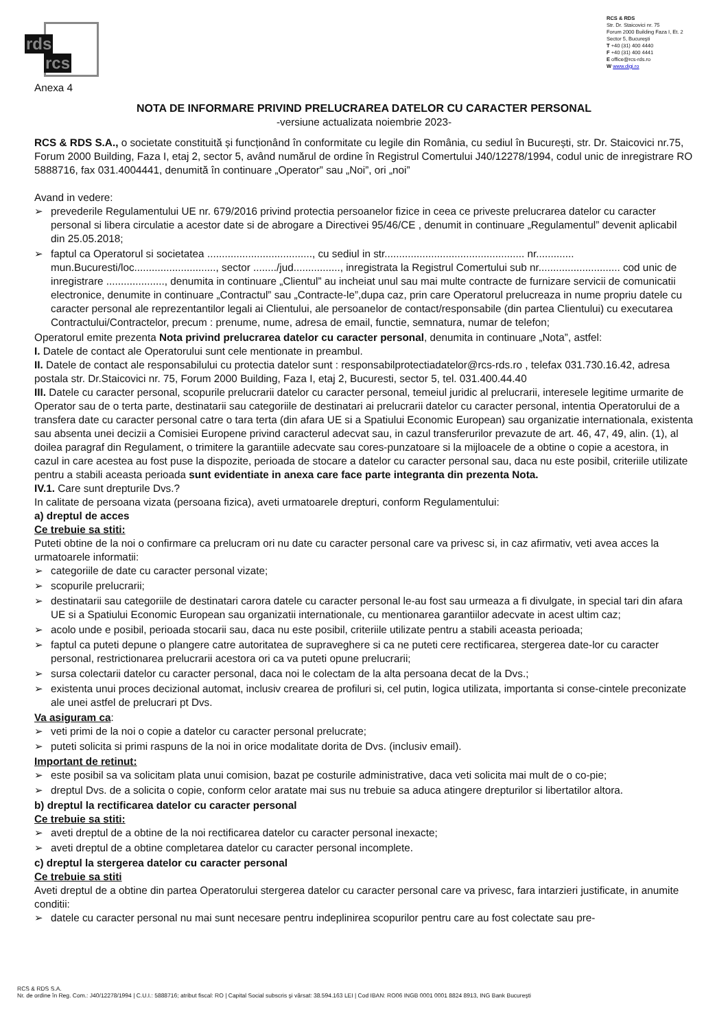rds
rcs
RCS & RDS
Str. Dr. Staicovici nr. 75
Forum 2000 Building Faza I, Et. 2
Sector 5, Bucureşti
T +40 (31) 400 4440
F +40 (31) 400 4441
E office@rcs-rds.ro
W www.digi.ro
Anexa 4
NOTA DE INFORMARE PRIVIND PRELUCRAREA DATELOR CU CARACTER PERSONAL
-versiune actualizata noiembrie 2023-
RCS & RDS S.A., o societate constituită și funcționând în conformitate cu legile din România, cu sediul în București, str. Dr. Staicovici nr.75, Forum 2000 Building, Faza I, etaj 2, sector 5, având numărul de ordine în Registrul Comertului J40/12278/1994, codul unic de inregistrare RO 5888716, fax 031.4004441, denumită în continuare „Operator” sau „Noi”, ori „noi”
Avand in vedere:
➢ prevederile Regulamentului UE nr. 679/2016 privind protectia persoanelor fizice in ceea ce priveste prelucrarea datelor cu caracter personal si libera circulatie a acestor date si de abrogare a Directivei 95/46/CE , denumit in continuare „Regulamentul” devenit aplicabil din 25.05.2018;
➢ faptul ca Operatorul si societatea ...................................., cu sediul in str................................................ nr............. mun.Bucuresti/loc............................, sector ......../jud................, inregistrata la Registrul Comertului sub nr............................ cod unic de inregistrare ...................., denumita in continuare „Clientul” au incheiat unul sau mai multe contracte de furnizare servicii de comunicatii electronice, denumite in continuare „Contractul” sau „Contracte-le”,dupa caz, prin care Operatorul prelucreaza in nume propriu datele cu caracter personal ale reprezentantilor legali ai Clientului, ale persoanelor de contact/responsabile (din partea Clientului) cu executarea Contractului/Contractelor, precum : prenume, nume, adresa de email, functie, semnatura, numar de telefon;
Operatorul emite prezenta Nota privind prelucrarea datelor cu caracter personal, denumita in continuare „Nota”, astfel:
I. Datele de contact ale Operatorului sunt cele mentionate in preambul.
II. Datele de contact ale responsabilului cu protectia datelor sunt : responsabilprotectiadatelor@rcs-rds.ro , telefax 031.730.16.42, adresa postala str. Dr.Staicovici nr. 75, Forum 2000 Building, Faza I, etaj 2, Bucuresti, sector 5, tel. 031.400.44.40
III. Datele cu caracter personal, scopurile prelucrarii datelor cu caracter personal, temeiul juridic al prelucrarii, interesele legitime urmarite de Operator sau de o terta parte, destinatarii sau categoriile de destinatari ai prelucrarii datelor cu caracter personal, intentia Operatorului de a transfera date cu caracter personal catre o tara terta (din afara UE si a Spatiului Economic European) sau organizatie internationala, existenta sau absenta unei decizii a Comisiei Europene privind caracterul adecvat sau, in cazul transferurilor prevazute de art. 46, 47, 49, alin. (1), al doilea paragraf din Regulament, o trimitere la garantiile adecvate sau cores-punzatoare si la mijloacele de a obtine o copie a acestora, in cazul in care acestea au fost puse la dispozite, perioada de stocare a datelor cu caracter personal sau, daca nu este posibil, criteriile utilizate pentru a stabili aceasta perioada sunt evidentiate in anexa care face parte integranta din prezenta Nota.
IV.1. Care sunt drepturile Dvs.?
In calitate de persoana vizata (persoana fizica), aveti urmatoarele drepturi, conform Regulamentului:
a) dreptul de acces
Ce trebuie sa stiti:
Puteti obtine de la noi o confirmare ca prelucram ori nu date cu caracter personal care va privesc si, in caz afirmativ, veti avea acces la urmatoarele informatii:
➢ categoriile de date cu caracter personal vizate;
➢ scopurile prelucrarii;
➢ destinatarii sau categoriile de destinatari carora datele cu caracter personal le-au fost sau urmeaza a fi divulgate, in special tari din afara UE si a Spatiului Economic European sau organizatii internationale, cu mentionarea garantiilor adecvate in acest ultim caz;
➢ acolo unde e posibil, perioada stocarii sau, daca nu este posibil, criteriile utilizate pentru a stabili aceasta perioada;
➢ faptul ca puteti depune o plangere catre autoritatea de supraveghere si ca ne puteti cere rectificarea, stergerea date-lor cu caracter personal, restrictionarea prelucrarii acestora ori ca va puteti opune prelucrarii;
➢ sursa colectarii datelor cu caracter personal, daca noi le colectam de la alta persoana decat de la Dvs.;
➢ existenta unui proces decizional automat, inclusiv crearea de profiluri si, cel putin, logica utilizata, importanta si conse-cintele preconizate ale unei astfel de prelucrari pt Dvs.
Va asiguram ca:
➢ veti primi de la noi o copie a datelor cu caracter personal prelucrate;
➢ puteti solicita si primi raspuns de la noi in orice modalitate dorita de Dvs. (inclusiv email).
Important de retinut:
➢ este posibil sa va solicitam plata unui comision, bazat pe costurile administrative, daca veti solicita mai mult de o co-pie;
➢ dreptul Dvs. de a solicita o copie, conform celor aratate mai sus nu trebuie sa aduca atingere drepturilor si libertatilor altora.
b) dreptul la rectificarea datelor cu caracter personal
Ce trebuie sa stiti:
➢ aveti dreptul de a obtine de la noi rectificarea datelor cu caracter personal inexacte;
➢ aveti dreptul de a obtine completarea datelor cu caracter personal incomplete.
c) dreptul la stergerea datelor cu caracter personal
Ce trebuie sa stiti
Aveti dreptul de a obtine din partea Operatorului stergerea datelor cu caracter personal care va privesc, fara intarzieri justificate, in anumite conditii:
➢ datele cu caracter personal nu mai sunt necesare pentru indeplinirea scopurilor pentru care au fost colectate sau pre-
RCS & RDS S.A.
Nr. de ordine în Reg. Com.: J40/12278/1994 | C.U.I.: 5888716; atribut fiscal: RO | Capital Social subscris şi vărsat: 38.594.163 LEI | Cod IBAN: RO06 INGB 0001 0001 8824 8913, ING Bank Bucureşti